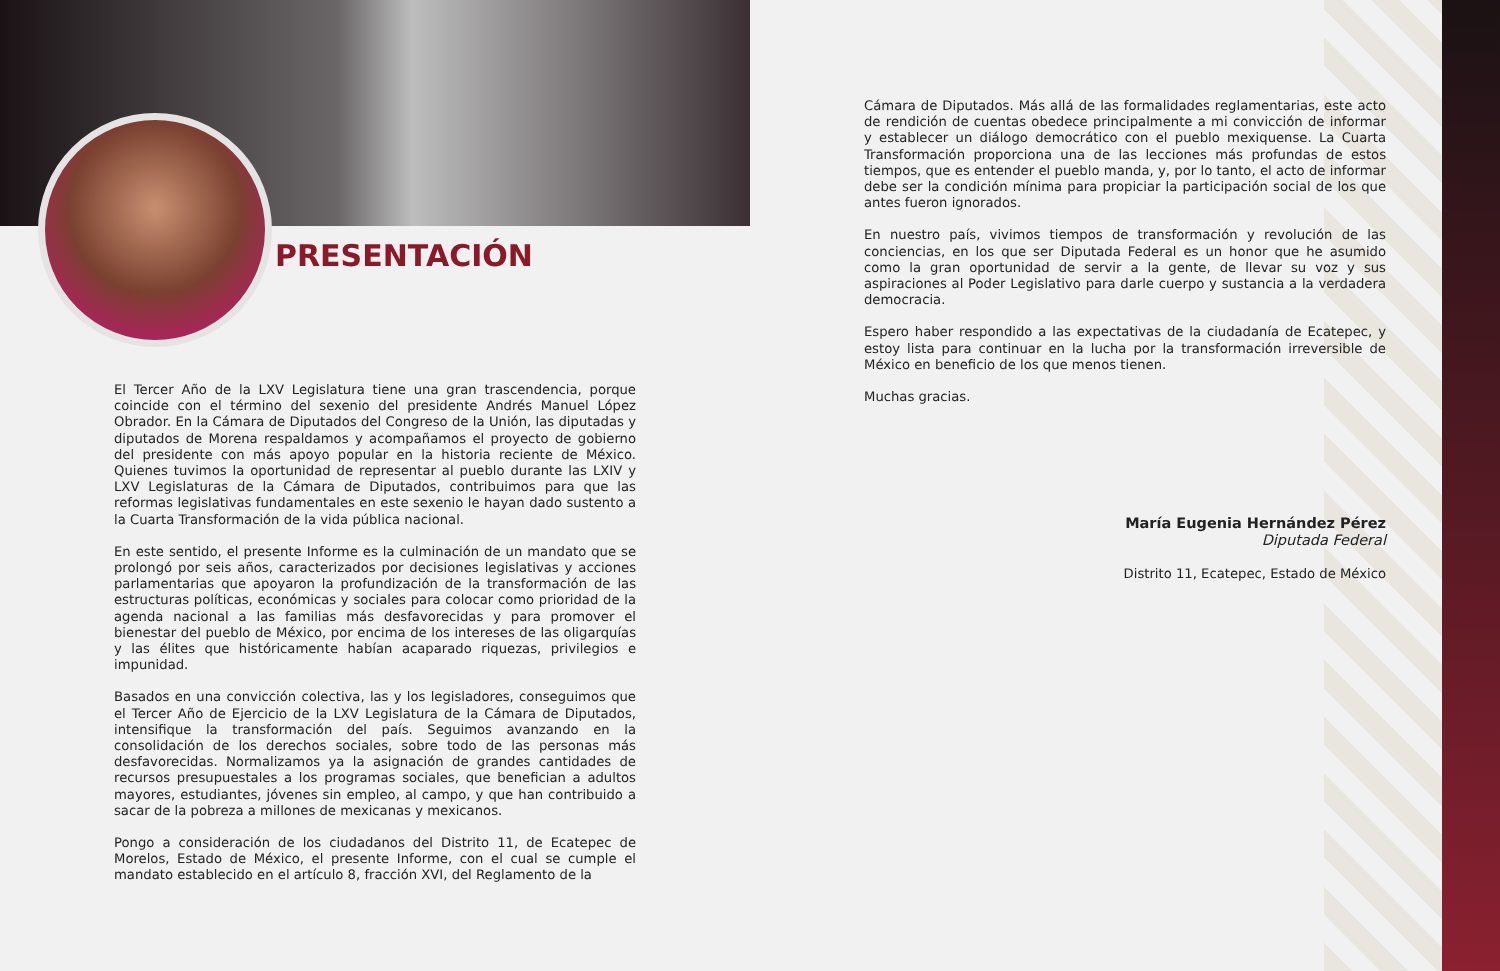PRESENTACIÓN
El Tercer Año de la LXV Legislatura tiene una gran trascendencia, porque coincide con el término del sexenio del presidente Andrés Manuel López Obrador. En la Cámara de Diputados del Congreso de la Unión, las diputadas y diputados de Morena respaldamos y acompañamos el proyecto de gobierno del presidente con más apoyo popular en la historia reciente de México. Quienes tuvimos la oportunidad de representar al pueblo durante las LXIV y LXV Legislaturas de la Cámara de Diputados, contribuimos para que las reformas legislativas fundamentales en este sexenio le hayan dado sustento a la Cuarta Transformación de la vida pública nacional.
En este sentido, el presente Informe es la culminación de un mandato que se prolongó por seis años, caracterizados por decisiones legislativas y acciones parlamentarias que apoyaron la profundización de la transformación de las estructuras políticas, económicas y sociales para colocar como prioridad de la agenda nacional a las familias más desfavorecidas y para promover el bienestar del pueblo de México, por encima de los intereses de las oligarquías y las élites que históricamente habían acaparado riquezas, privilegios e impunidad.
Basados en una convicción colectiva, las y los legisladores, conseguimos que el Tercer Año de Ejercicio de la LXV Legislatura de la Cámara de Diputados, intensifique la transformación del país. Seguimos avanzando en la consolidación de los derechos sociales, sobre todo de las personas más desfavorecidas. Normalizamos ya la asignación de grandes cantidades de recursos presupuestales a los programas sociales, que benefician a adultos mayores, estudiantes, jóvenes sin empleo, al campo, y que han contribuido a sacar de la pobreza a millones de mexicanas y mexicanos.
Pongo a consideración de los ciudadanos del Distrito 11, de Ecatepec de Morelos, Estado de México, el presente Informe, con el cual se cumple el mandato establecido en el artículo 8, fracción XVI, del Reglamento de la
Cámara de Diputados. Más allá de las formalidades reglamentarias, este acto de rendición de cuentas obedece principalmente a mi convicción de informar y establecer un diálogo democrático con el pueblo mexiquense. La Cuarta Transformación proporciona una de las lecciones más profundas de estos tiempos, que es entender el pueblo manda, y, por lo tanto, el acto de informar debe ser la condición mínima para propiciar la participación social de los que antes fueron ignorados.
En nuestro país, vivimos tiempos de transformación y revolución de las conciencias, en los que ser Diputada Federal es un honor que he asumido como la gran oportunidad de servir a la gente, de llevar su voz y sus aspiraciones al Poder Legislativo para darle cuerpo y sustancia a la verdadera democracia.
Espero haber respondido a las expectativas de la ciudadanía de Ecatepec, y estoy lista para continuar en la lucha por la transformación irreversible de México en beneficio de los que menos tienen.
Muchas gracias.
María Eugenia Hernández Pérez
Diputada Federal
Distrito 11, Ecatepec, Estado de México